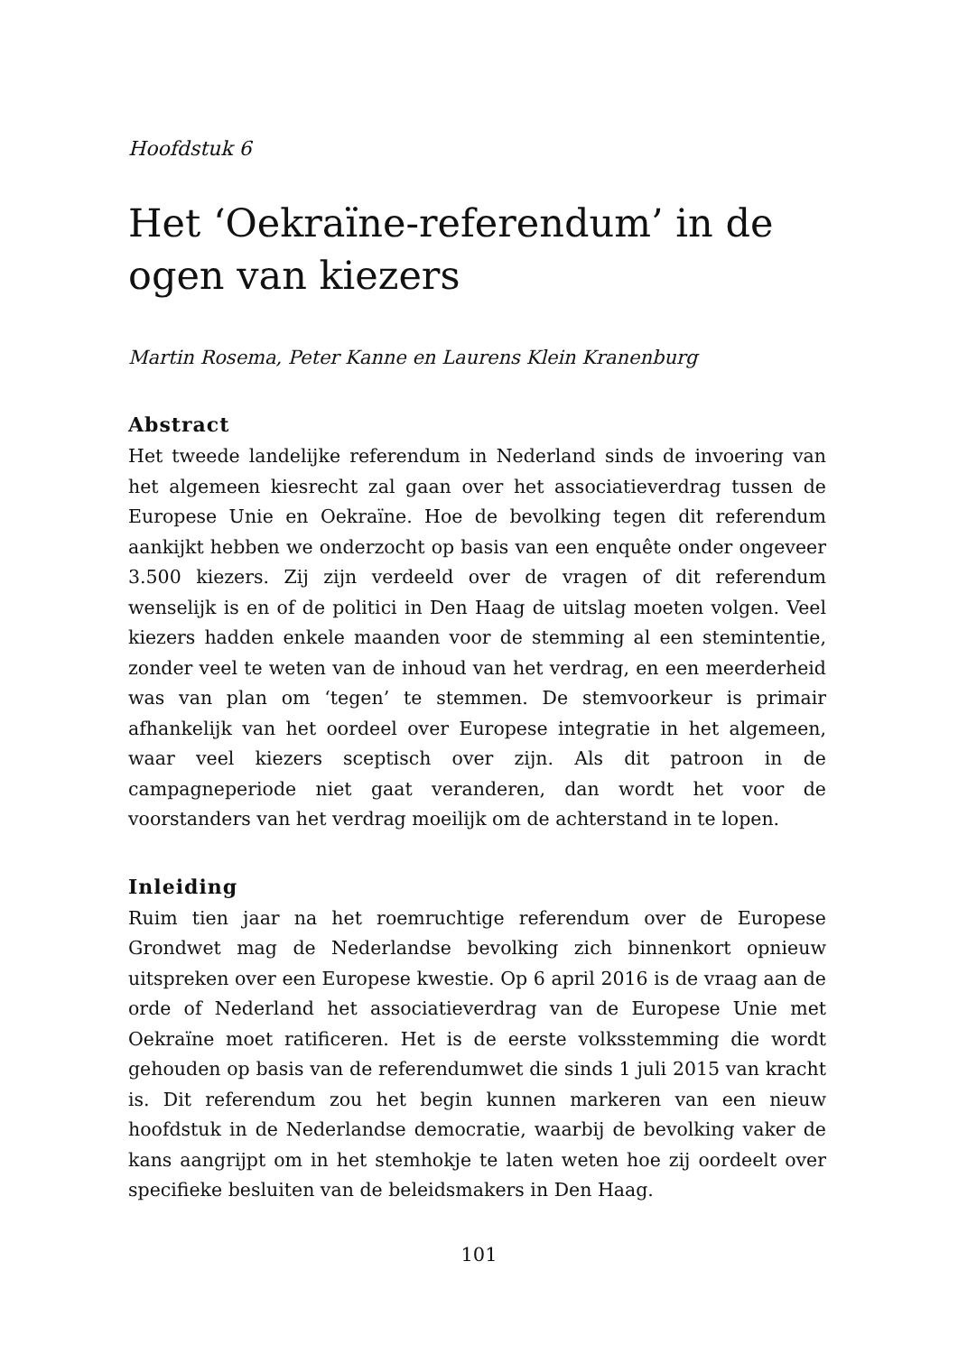Hoofdstuk 6
Het ‘Oekraïne-referendum’ in de ogen van kiezers
Martin Rosema, Peter Kanne en Laurens Klein Kranenburg
Abstract
Het tweede landelijke referendum in Nederland sinds de invoering van het algemeen kiesrecht zal gaan over het associatieverdrag tussen de Europese Unie en Oekraïne. Hoe de bevolking tegen dit referendum aankijkt hebben we onderzocht op basis van een enquête onder ongeveer 3.500 kiezers. Zij zijn verdeeld over de vragen of dit referendum wenselijk is en of de politici in Den Haag de uitslag moeten volgen. Veel kiezers hadden enkele maanden voor de stemming al een stemintentie, zonder veel te weten van de inhoud van het verdrag, en een meerderheid was van plan om ‘tegen’ te stemmen. De stemvoorkeur is primair afhankelijk van het oordeel over Europese integratie in het algemeen, waar veel kiezers sceptisch over zijn. Als dit patroon in de campagneperiode niet gaat veranderen, dan wordt het voor de voorstanders van het verdrag moeilijk om de achterstand in te lopen.
Inleiding
Ruim tien jaar na het roemruchtige referendum over de Europese Grondwet mag de Nederlandse bevolking zich binnenkort opnieuw uitspreken over een Europese kwestie. Op 6 april 2016 is de vraag aan de orde of Nederland het associatieverdrag van de Europese Unie met Oekraïne moet ratificeren. Het is de eerste volksstemming die wordt gehouden op basis van de referendumwet die sinds 1 juli 2015 van kracht is. Dit referendum zou het begin kunnen markeren van een nieuw hoofdstuk in de Nederlandse democratie, waarbij de bevolking vaker de kans aangrijpt om in het stemhokje te laten weten hoe zij oordeelt over specifieke besluiten van de beleidsmakers in Den Haag.
101